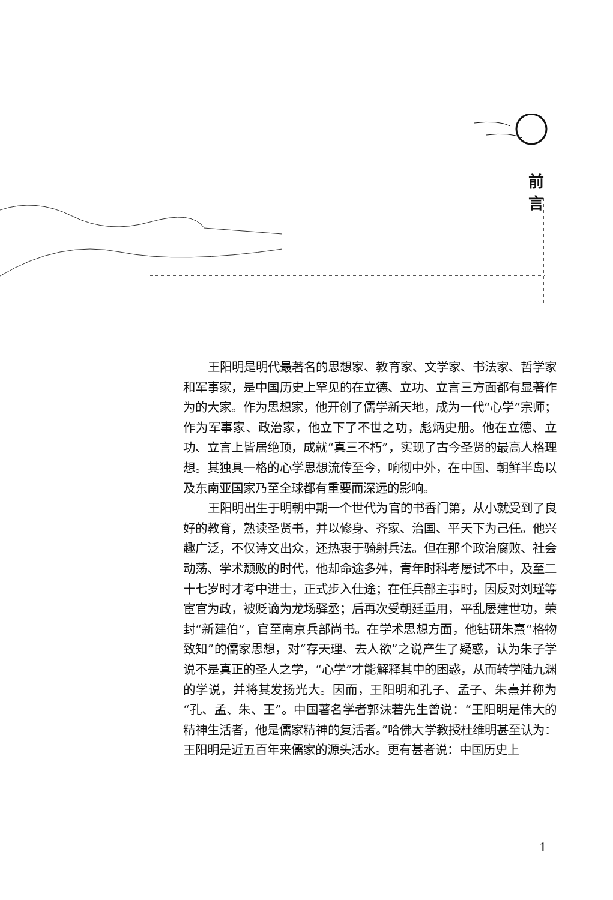前
言
王阳明是明代最著名的思想家、教育家、文学家、书法家、哲学家和军事家，是中国历史上罕见的在立德、立功、立言三方面都有显著作为的大家。作为思想家，他开创了儒学新天地，成为一代“心学”宗师；作为军事家、政治家，他立下了不世之功，彪炳史册。他在立德、立功、立言上皆居绝顶，成就“真三不朽”，实现了古今圣贤的最高人格理想。其独具一格的心学思想流传至今，响彻中外，在中国、朝鲜半岛以及东南亚国家乃至全球都有重要而深远的影响。
王阳明出生于明朝中期一个世代为官的书香门第，从小就受到了良好的教育，熟读圣贤书，并以修身、齐家、治国、平天下为己任。他兴趣广泛，不仅诗文出众，还热衷于骑射兵法。但在那个政治腐败、社会动荡、学术颓败的时代，他却命途多舛，青年时科考屡试不中，及至二十七岁时才考中进士，正式步入仕途；在任兵部主事时，因反对刘瑾等宦官为政，被贬谪为龙场驿丞；后再次受朝廷重用，平乱屡建世功，荣封“新建伯”，官至南京兵部尚书。在学术思想方面，他钻研朱熹“格物致知”的儒家思想，对“存天理、去人欲”之说产生了疑惑，认为朱子学说不是真正的圣人之学，“心学”才能解释其中的困惑，从而转学陆九渊的学说，并将其发扬光大。因而，王阳明和孔子、孟子、朱熹并称为“孔、孟、朱、王”。中国著名学者郭沫若先生曾说：“王阳明是伟大的精神生活者，他是儒家精神的复活者。”哈佛大学教授杜维明甚至认为：王阳明是近五百年来儒家的源头活水。更有甚者说：中国历史上
1